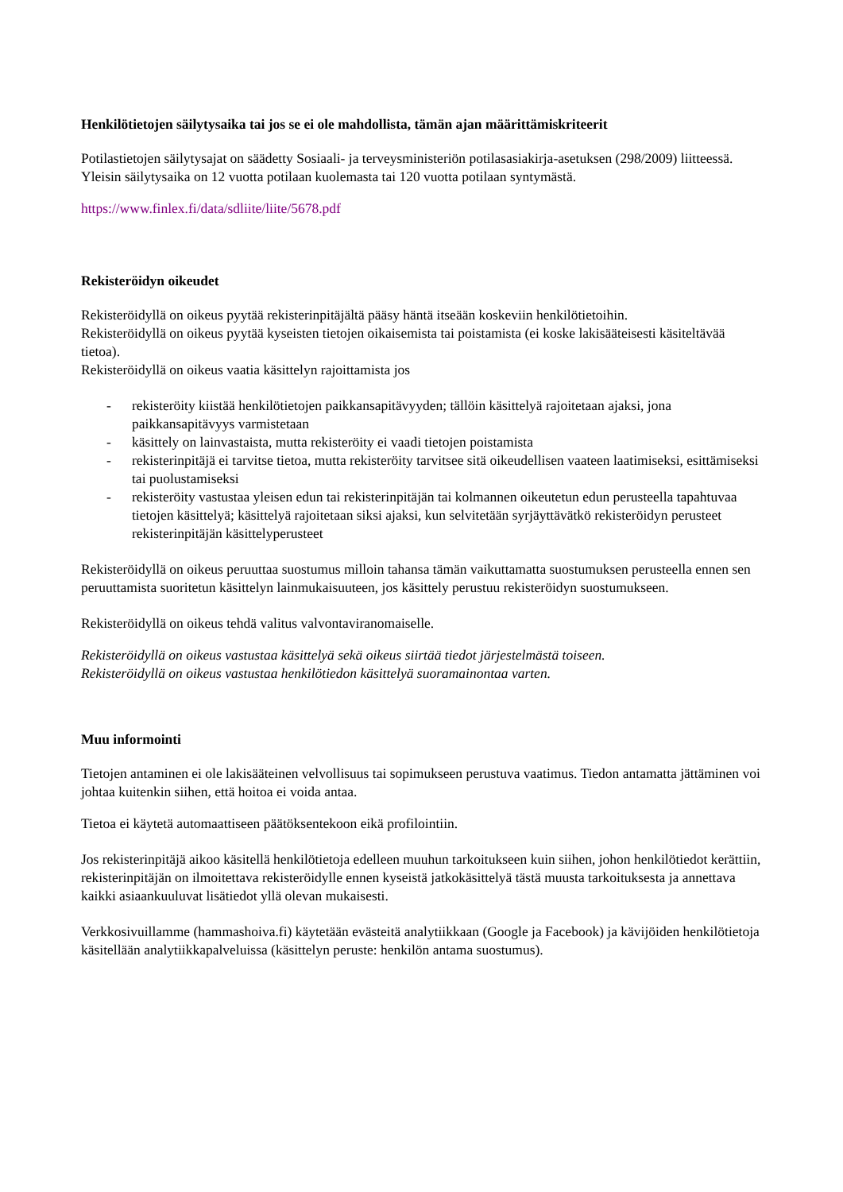Henkilötietojen säilytysaika tai jos se ei ole mahdollista, tämän ajan määrittämiskriteerit
Potilastietojen säilytysajat on säädetty Sosiaali- ja terveysministeriön potilasasiakirja-asetuksen (298/2009) liitteessä. Yleisin säilytysaika on 12 vuotta potilaan kuolemasta tai 120 vuotta potilaan syntymästä.
https://www.finlex.fi/data/sdliite/liite/5678.pdf
Rekisteröidyn oikeudet
Rekisteröidyllä on oikeus pyytää rekisterinpitäjältä pääsy häntä itseään koskeviin henkilötietoihin.
Rekisteröidyllä on oikeus pyytää kyseisten tietojen oikaisemista tai poistamista (ei koske lakisääteisesti käsiteltävää tietoa).
Rekisteröidyllä on oikeus vaatia käsittelyn rajoittamista jos
- rekisteröity kiistää henkilötietojen paikkansapitävyyden; tällöin käsittelyä rajoitetaan ajaksi, jona paikkansapitävyys varmistetaan
- käsittely on lainvastaista, mutta rekisteröity ei vaadi tietojen poistamista
- rekisterinpitäjä ei tarvitse tietoa, mutta rekisteröity tarvitsee sitä oikeudellisen vaateen laatimiseksi, esittämiseksi tai puolustamiseksi
- rekisteröity vastustaa yleisen edun tai rekisterinpitäjän tai kolmannen oikeutetun edun perusteella tapahtuvaa tietojen käsittelyä; käsittelyä rajoitetaan siksi ajaksi, kun selvitetään syrjäyttävätkö rekisteröidyn perusteet rekisterinpitäjän käsittelyperusteet
Rekisteröidyllä on oikeus peruuttaa suostumus milloin tahansa tämän vaikuttamatta suostumuksen perusteella ennen sen peruuttamista suoritetun käsittelyn lainmukaisuuteen, jos käsittely perustuu rekisteröidyn suostumukseen.
Rekisteröidyllä on oikeus tehdä valitus valvontaviranomaiselle.
Rekisteröidyllä on oikeus vastustaa käsittelyä sekä oikeus siirtää tiedot järjestelmästä toiseen.
Rekisteröidyllä on oikeus vastustaa henkilötiedon käsittelyä suoramainontaa varten.
Muu informointi
Tietojen antaminen ei ole lakisääteinen velvollisuus tai sopimukseen perustuva vaatimus. Tiedon antamatta jättäminen voi johtaa kuitenkin siihen, että hoitoa ei voida antaa.
Tietoa ei käytetä automaattiseen päätöksentekoon eikä profilointiin.
Jos rekisterinpitäjä aikoo käsitellä henkilötietoja edelleen muuhun tarkoitukseen kuin siihen, johon henkilötiedot kerättiin, rekisterinpitäjän on ilmoitettava rekisteröidylle ennen kyseistä jatkokäsittelyä tästä muusta tarkoituksesta ja annettava kaikki asiaankuuluvat lisätiedot yllä olevan mukaisesti.
Verkkosivuillamme (hammashoiva.fi) käytetään evästeitä analytiikkaan (Google ja Facebook) ja kävijöiden henkilötietoja käsitellään analytiikkapalveluissa (käsittelyn peruste: henkilön antama suostumus).